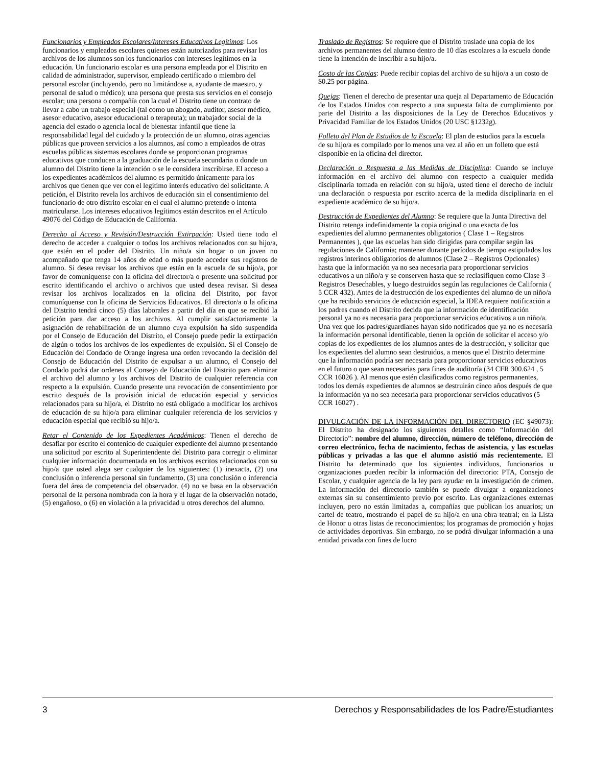Funcionarios y Empleados Escolares/Intereses Educativos Legítimos: Los funcionarios y empleados escolares quienes están autorizados para revisar los archivos de los alumnos son los funcionarios con intereses legítimos en la educación. Un funcionario escolar es una persona empleada por el Distrito en calidad de administrador, supervisor, empleado certificado o miembro del personal escolar (incluyendo, pero no limitándose a, ayudante de maestro, y personal de salud o médico); una persona que presta sus servicios en el consejo escolar; una persona o compañía con la cual el Distrito tiene un contrato de llevar a cabo un trabajo especial (tal como un abogado, auditor, asesor médico, asesor educativo, asesor educacional o terapeuta); un trabajador social de la agencia del estado o agencia local de bienestar infantil que tiene la responsabilidad legal del cuidado y la protección de un alumno, otras agencias públicas que proveen servicios a los alumnos, así como a empleados de otras escuelas públicas sistemas escolares donde se proporcionan programas educativos que conducen a la graduación de la escuela secundaria o donde un alumno del Distrito tiene la intención o se le considera inscribirse. El acceso a los expedientes académicos del alumno es permitido únicamente para los archivos que tienen que ver con el legitimo interés educativo del solicitante. A petición, el Distrito revela los archivos de educación sin el consentimiento del funcionario de otro distrito escolar en el cual el alumno pretende o intenta matricularse. Los intereses educativos legítimos están descritos en el Artículo 49076 del Código de Educación de California.
Derecho al Acceso y Revisión/Destrucción Extirpación: Usted tiene todo el derecho de acceder a cualquier o todos los archivos relacionados con su hijo/a, que estén en el poder del Distrito. Un niño/a sin hogar o un joven no acompañado que tenga 14 años de edad o más puede acceder sus registros de alumno. Si desea revisar los archivos que están en la escuela de su hijo/a, por favor de comuníquense con la oficina del director/a o presente una solicitud por escrito identificando el archivo o archivos que usted desea revisar. Si desea revisar los archivos localizados en la oficina del Distrito, por favor comuníquense con la oficina de Servicios Educativos. El director/a o la oficina del Distrito tendrá cinco (5) días laborales a partir del día en que se recibió la petición para dar acceso a los archivos. Al cumplir satisfactoriamente la asignación de rehabilitación de un alumno cuya expulsión ha sido suspendida por el Consejo de Educación del Distrito, el Consejo puede pedir la extirpación de algún o todos los archivos de los expedientes de expulsión. Si el Consejo de Educación del Condado de Orange ingresa una orden revocando la decisión del Consejo de Educación del Distrito de expulsar a un alumno, el Consejo del Condado podrá dar ordenes al Consejo de Educación del Distrito para eliminar el archivo del alumno y los archivos del Distrito de cualquier referencia con respecto a la expulsión. Cuando presente una revocación de consentimiento por escrito después de la provisión inicial de educación especial y servicios relacionados para su hijo/a, el Distrito no está obligado a modificar los archivos de educación de su hijo/a para eliminar cualquier referencia de los servicios y educación especial que recibió su hijo/a.
Retar el Contenido de los Expedientes Académicos: Tienen el derecho de desafiar por escrito el contenido de cualquier expediente del alumno presentando una solicitud por escrito al Superintendente del Distrito para corregir o eliminar cualquier información documentada en los archivos escritos relacionados con su hijo/a que usted alega ser cualquier de los siguientes: (1) inexacta, (2) una conclusión o inferencia personal sin fundamento, (3) una conclusión o inferencia fuera del área de competencia del observador, (4) no se basa en la observación personal de la persona nombrada con la hora y el lugar de la observación notado, (5) engañoso, o (6) en violación a la privacidad u otros derechos del alumno.
Traslado de Registros: Se requiere que el Distrito traslade una copia de los archivos permanentes del alumno dentro de 10 días escolares a la escuela donde tiene la intención de inscribir a su hijo/a.
Costo de las Copias: Puede recibir copias del archivo de su hijo/a a un costo de $0.25 por página.
Quejas: Tienen el derecho de presentar una queja al Departamento de Educación de los Estados Unidos con respecto a una supuesta falta de cumplimiento por parte del Distrito a las disposiciones de la Ley de Derechos Educativos y Privacidad Familiar de los Estados Unidos (20 USC §1232g).
Folleto del Plan de Estudios de la Escuela: El plan de estudios para la escuela de su hijo/a es compilado por lo menos una vez al año en un folleto que está disponible en la oficina del director.
Declaración o Respuesta a las Medidas de Disciplina: Cuando se incluye información en el archivo del alumno con respecto a cualquier medida disciplinaria tomada en relación con su hijo/a, usted tiene el derecho de incluir una declaración o respuesta por escrito acerca de la medida disciplinaria en el expediente académico de su hijo/a.
Destrucción de Expedientes del Alumno: Se requiere que la Junta Directiva del Distrito retenga indefinidamente la copia original o una exacta de los expedientes del alumno permanentes obligatorios ( Clase 1 – Registros Permanentes ), que las escuelas han sido dirigidas para compilar según las regulaciones de California; mantener durante períodos de tiempo estipulados los registros interinos obligatorios de alumnos (Clase 2 – Registros Opcionales) hasta que la información ya no sea necesaria para proporcionar servicios educativos a un niño/a y se conserven hasta que se reclasifiquen como Clase 3 – Registros Desechables, y luego destruidos según las regulaciones de California ( 5 CCR 432). Antes de la destrucción de los expedientes del alumno de un niño/a que ha recibido servicios de educación especial, la IDEA requiere notificación a los padres cuando el Distrito decida que la información de identificación personal ya no es necesaria para proporcionar servicios educativos a un niño/a. Una vez que los padres/guardianes hayan sido notificados que ya no es necesaria la información personal identificable, tienen la opción de solicitar el acceso y/o copias de los expedientes de los alumnos antes de la destrucción, y solicitar que los expedientes del alumno sean destruidos, a menos que el Distrito determine que la información podría ser necesaria para proporcionar servicios educativos en el futuro o que sean necesarias para fines de auditoría (34 CFR 300.624 , 5 CCR 16026 ). Al menos que estén clasificados como registros permanentes, todos los demás expedientes de alumnos se destruirán cinco años después de que la información ya no sea necesaria para proporcionar servicios educativos (5 CCR 16027) .
DIVULGACIÓN DE LA INFORMACIÓN DEL DIRECTORIO (EC §49073): El Distrito ha designado los siguientes detalles como “Información del Directorio”: nombre del alumno, dirección, número de teléfono, dirección de correo electrónico, fecha de nacimiento, fechas de asistencia, y las escuelas públicas y privadas a las que el alumno asistió más recientemente. El Distrito ha determinado que los siguientes individuos, funcionarios u organizaciones pueden recibir la información del directorio: PTA, Consejo de Escolar, y cualquier agencia de la ley para ayudar en la investigación de crimen. La información del directorio también se puede divulgar a organizaciones externas sin su consentimiento previo por escrito. Las organizaciones externas incluyen, pero no están limitadas a, compañías que publican los anuarios; un cartel de teatro, mostrando el papel de su hijo/a en una obra teatral; en la Lista de Honor u otras listas de reconocimientos; los programas de promoción y hojas de actividades deportivas. Sin embargo, no se podrá divulgar información a una entidad privada con fines de lucro
3 Derechos y Responsabilidades de los Padre/Estudiantes